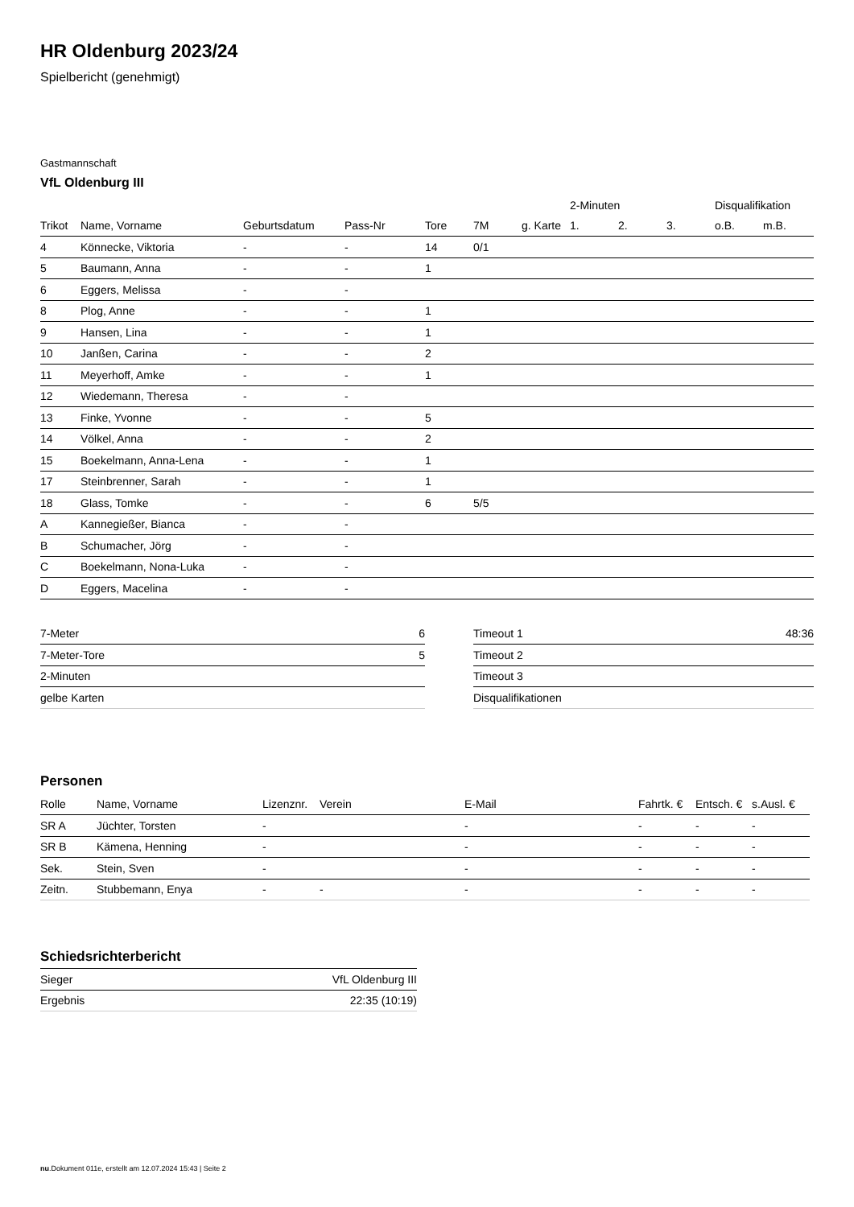HR Oldenburg 2023/24
Spielbericht (genehmigt)
Gastmannschaft
VfL Oldenburg III
| | | | | | | | 2-Minuten | | | Disqualifikation | |
| --- | --- | --- | --- | --- | --- | --- | --- | --- | --- | --- | --- |
| Trikot | Name, Vorname | Geburtsdatum | Pass-Nr | Tore | 7M | g. Karte | 1. | 2. | 3. | o.B. | m.B. |
| 4 | Könnecke, Viktoria | - | - | 14 | 0/1 | | | | | | |
| 5 | Baumann, Anna | - | - | 1 | | | | | | | |
| 6 | Eggers, Melissa | - | - | | | | | | | | |
| 8 | Plog, Anne | - | - | 1 | | | | | | | |
| 9 | Hansen, Lina | - | - | 1 | | | | | | | |
| 10 | Janßen, Carina | - | - | 2 | | | | | | | |
| 11 | Meyerhoff, Amke | - | - | 1 | | | | | | | |
| 12 | Wiedemann, Theresa | - | - | | | | | | | | |
| 13 | Finke, Yvonne | - | - | 5 | | | | | | | |
| 14 | Völkel, Anna | - | - | 2 | | | | | | | |
| 15 | Boekelmann, Anna-Lena | - | - | 1 | | | | | | | |
| 17 | Steinbrenner, Sarah | - | - | 1 | | | | | | | |
| 18 | Glass, Tomke | - | - | 6 | 5/5 | | | | | | |
| A | Kannegießer, Bianca | - | - | | | | | | | | |
| B | Schumacher, Jörg | - | - | | | | | | | | |
| C | Boekelmann, Nona-Luka | - | - | | | | | | | | |
| D | Eggers, Macelina | - | - | | | | | | | | |
| 7-Meter | 6 |
| 7-Meter-Tore | 5 |
| 2-Minuten | |
| gelbe Karten | |
| Timeout 1 | 48:36 |
| Timeout 2 | |
| Timeout 3 | |
| Disqualifikationen | |
Personen
| Rolle | Name, Vorname | Lizenznr. | Verein | E-Mail | Fahrtk. € | Entsch. € | s.Ausl. € |
| --- | --- | --- | --- | --- | --- | --- | --- |
| SR A | Jüchter, Torsten | - | | - | - | - | - |
| SR B | Kämena, Henning | - | | - | - | - | - |
| Sek. | Stein, Sven | - | | - | - | - | - |
| Zeitn. | Stubbemann, Enya | - | - | - | - | - | - |
Schiedsrichterbericht
| Sieger | VfL Oldenburg III |
| Ergebnis | 22:35 (10:19) |
nu.Dokument 011e, erstellt am 12.07.2024 15:43 | Seite 2